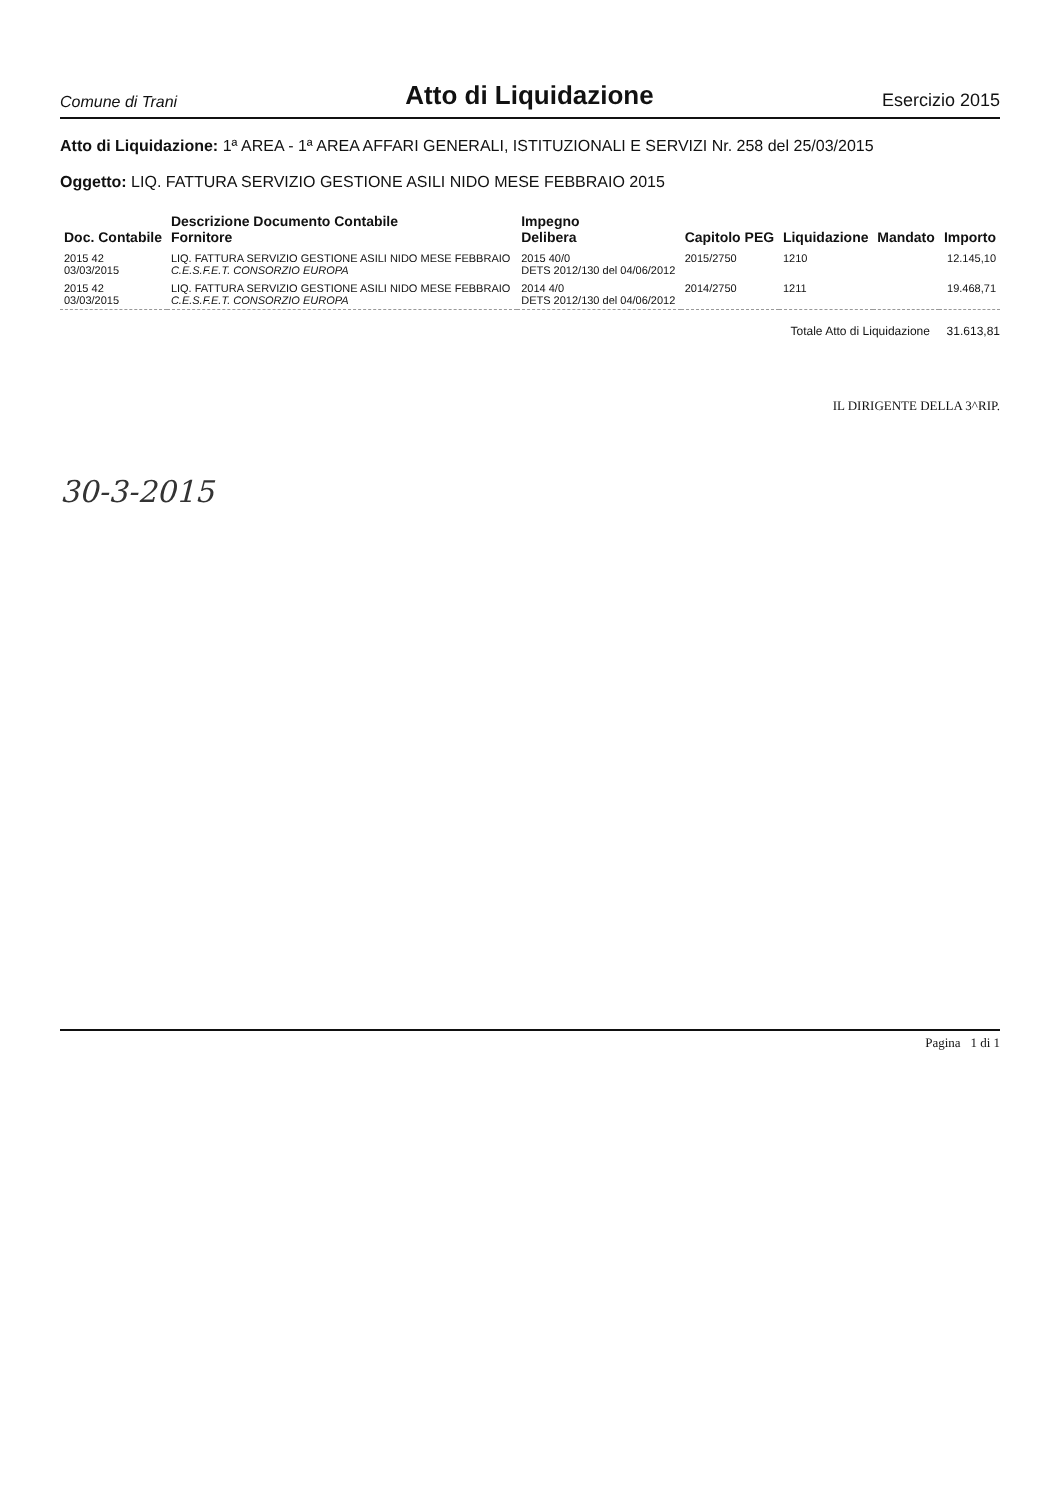Comune di Trani
Atto di Liquidazione
Esercizio 2015
Atto di Liquidazione: 1ª AREA - 1ª AREA AFFARI GENERALI, ISTITUZIONALI E SERVIZI Nr. 258 del 25/03/2015
Oggetto: LIQ. FATTURA SERVIZIO GESTIONE ASILI NIDO MESE FEBBRAIO 2015
| Doc. Contabile | Descrizione Documento Contabile Fornitore | Impegno Delibera | Capitolo PEG | Liquidazione | Mandato | Importo |
| --- | --- | --- | --- | --- | --- | --- |
| 2015 42 03/03/2015 | LIQ. FATTURA SERVIZIO GESTIONE ASILI NIDO MESE FEBBRAIO C.E.S.F.E.T. CONSORZIO EUROPA | 2015 40/0 DETS 2012/130 del 04/06/2012 | 2015/2750 | 1210 | | 12.145,10 |
| 2015 42 03/03/2015 | LIQ. FATTURA SERVIZIO GESTIONE ASILI NIDO MESE FEBBRAIO C.E.S.F.E.T. CONSORZIO EUROPA | 2014 4/0 DETS 2012/130 del 04/06/2012 | 2014/2750 | 1211 | | 19.468,71 |
Totale Atto di Liquidazione 31.613,81
IL DIRIGENTE DELLA 3^RIP.
30-3-2015
Pagina 1 di 1